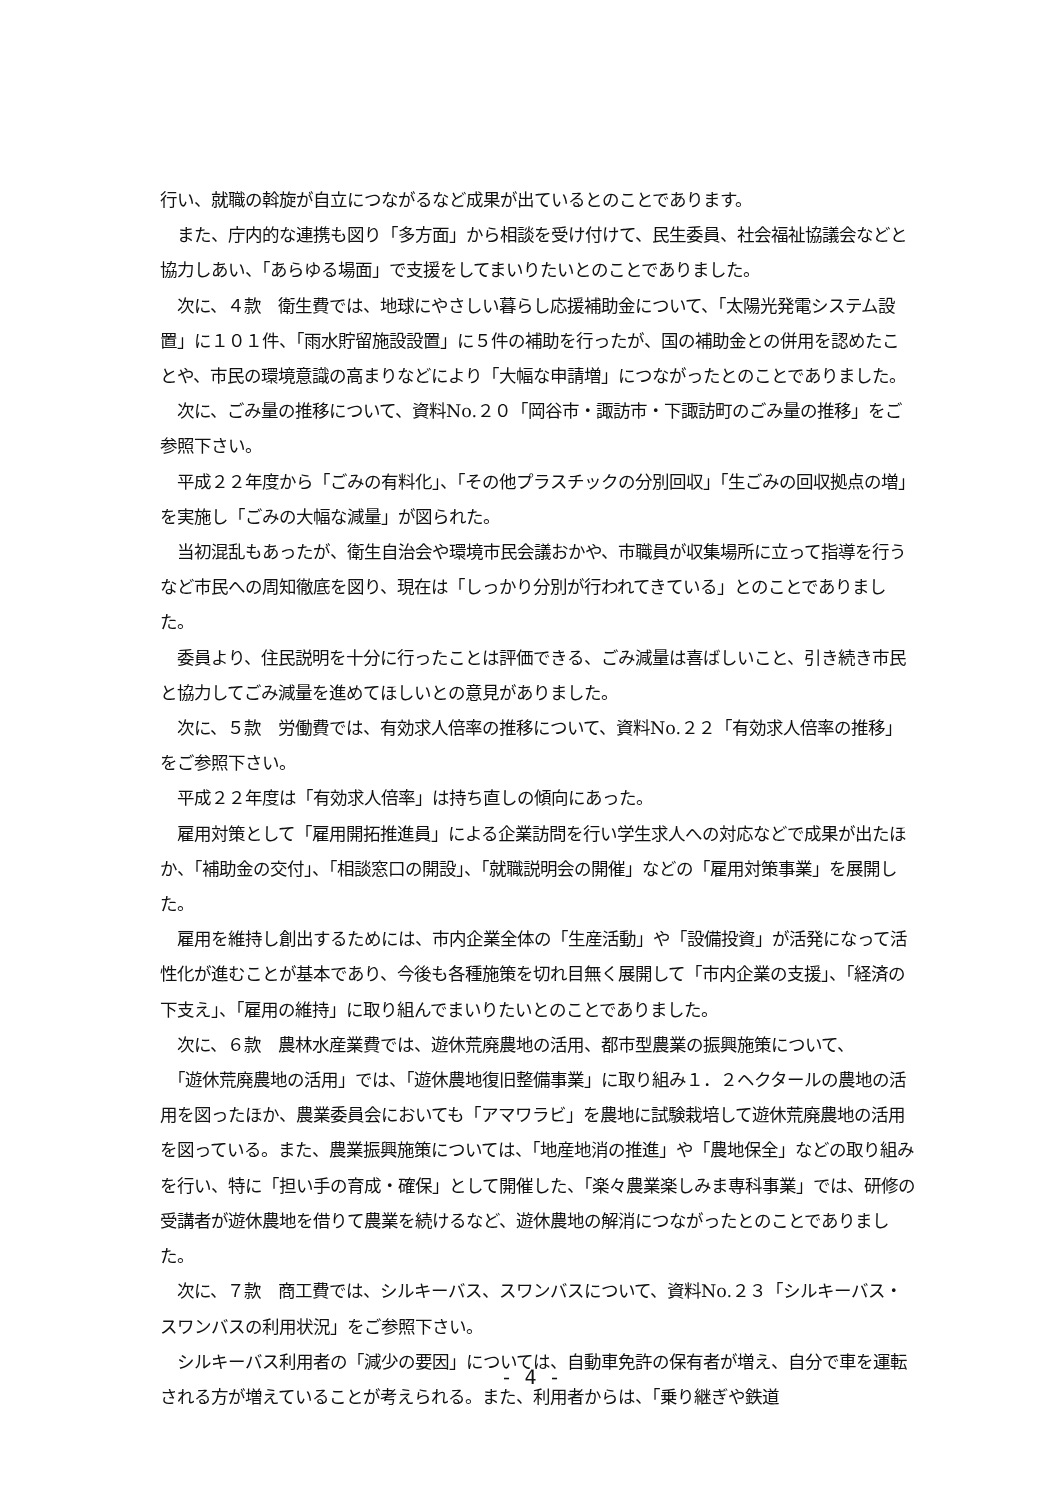行い、就職の斡旋が自立につながるなど成果が出ているとのことであります。
　また、庁内的な連携も図り「多方面」から相談を受け付けて、民生委員、社会福祉協議会などと協力しあい、「あらゆる場面」で支援をしてまいりたいとのことでありました。
　次に、４款　衛生費では、地球にやさしい暮らし応援補助金について、「太陽光発電システム設置」に１０１件、「雨水貯留施設設置」に５件の補助を行ったが、国の補助金との併用を認めたことや、市民の環境意識の高まりなどにより「大幅な申請増」につながったとのことでありました。
　次に、ごみ量の推移について、資料No.２０「岡谷市・諏訪市・下諏訪町のごみ量の推移」をご参照下さい。
　平成２２年度から「ごみの有料化」、「その他プラスチックの分別回収」「生ごみの回収拠点の増」を実施し「ごみの大幅な減量」が図られた。
　当初混乱もあったが、衛生自治会や環境市民会議おかや、市職員が収集場所に立って指導を行うなど市民への周知徹底を図り、現在は「しっかり分別が行われてきている」とのことでありました。
　委員より、住民説明を十分に行ったことは評価できる、ごみ減量は喜ばしいこと、引き続き市民と協力してごみ減量を進めてほしいとの意見がありました。
　次に、５款　労働費では、有効求人倍率の推移について、資料No.２２「有効求人倍率の推移」をご参照下さい。
　平成２２年度は「有効求人倍率」は持ち直しの傾向にあった。
　雇用対策として「雇用開拓推進員」による企業訪問を行い学生求人への対応などで成果が出たほか、「補助金の交付」、「相談窓口の開設」、「就職説明会の開催」などの「雇用対策事業」を展開した。
　雇用を維持し創出するためには、市内企業全体の「生産活動」や「設備投資」が活発になって活性化が進むことが基本であり、今後も各種施策を切れ目無く展開して「市内企業の支援」、「経済の下支え」、「雇用の維持」に取り組んでまいりたいとのことでありました。
　次に、６款　農林水産業費では、遊休荒廃農地の活用、都市型農業の振興施策について、
　「遊休荒廃農地の活用」では、「遊休農地復旧整備事業」に取り組み１．２ヘクタールの農地の活用を図ったほか、農業委員会においても「アマワラビ」を農地に試験栽培して遊休荒廃農地の活用を図っている。また、農業振興施策については、「地産地消の推進」や「農地保全」などの取り組みを行い、特に「担い手の育成・確保」として開催した、「楽々農業楽しみま専科事業」では、研修の受講者が遊休農地を借りて農業を続けるなど、遊休農地の解消につながったとのことでありました。
　次に、７款　商工費では、シルキーバス、スワンバスについて、資料No.２３「シルキーバス・スワンバスの利用状況」をご参照下さい。
　シルキーバス利用者の「減少の要因」については、自動車免許の保有者が増え、自分で車を運転される方が増えていることが考えられる。また、利用者からは、「乗り継ぎや鉄道
- 4 -